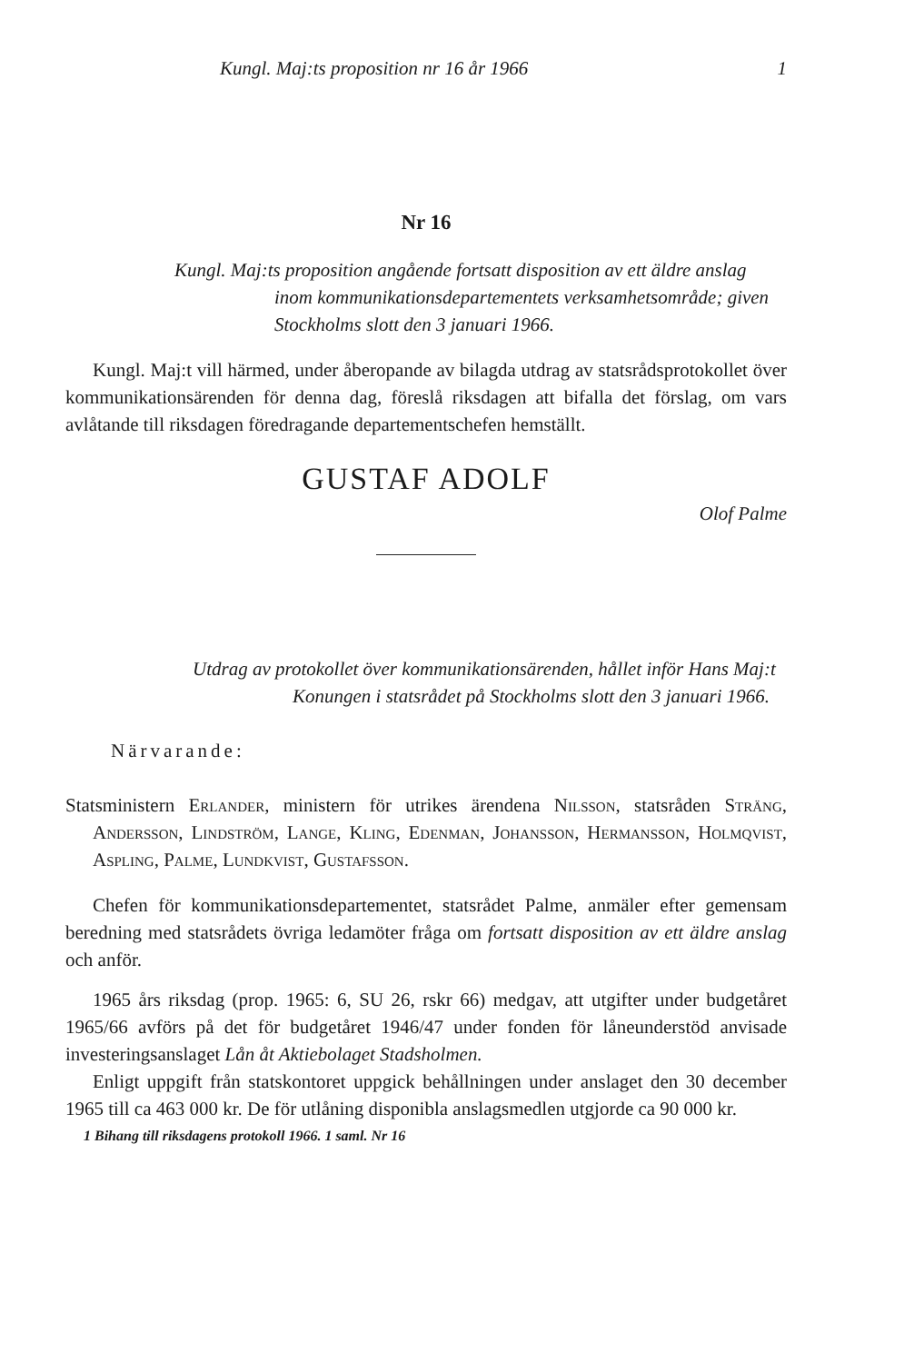Kungl. Maj:ts proposition nr 16 år 1966 1
Nr 16
Kungl. Maj:ts proposition angående fortsatt disposition av ett äldre anslag inom kommunikationsdepartementets verksamhetsområde; given Stockholms slott den 3 januari 1966.
Kungl. Maj:t vill härmed, under åberopande av bilagda utdrag av statsrådsprotokollet över kommunikationsärenden för denna dag, föreslå riksdagen att bifalla det förslag, om vars avlåtande till riksdagen föredragande departementschefen hemställt.
GUSTAF ADOLF
Olof Palme
Utdrag av protokollet över kommunikationsärenden, hållet inför Hans Maj:t Konungen i statsrådet på Stockholms slott den 3 januari 1966.
Närvarande:
Statsministern Erlander, ministern för utrikes ärendena Nilsson, statsråden Sträng, Andersson, Lindström, Lange, Kling, Edenman, Johansson, Hermansson, Holmqvist, Aspling, Palme, Lundkvist, Gustafsson.
Chefen för kommunikationsdepartementet, statsrådet Palme, anmäler efter gemensam beredning med statsrådets övriga ledamöter fråga om fortsatt disposition av ett äldre anslag och anför.
1965 års riksdag (prop. 1965: 6, SU 26, rskr 66) medgav, att utgifter under budgetåret 1965/66 avförs på det för budgetåret 1946/47 under fonden för låneunderstöd anvisade investeringsanslaget Lån åt Aktiebolaget Stadsholmen.
Enligt uppgift från statskontoret uppgick behållningen under anslaget den 30 december 1965 till ca 463 000 kr. De för utlåning disponibla anslagsmedlen utgjorde ca 90 000 kr.
1 Bihang till riksdagens protokoll 1966. 1 saml. Nr 16